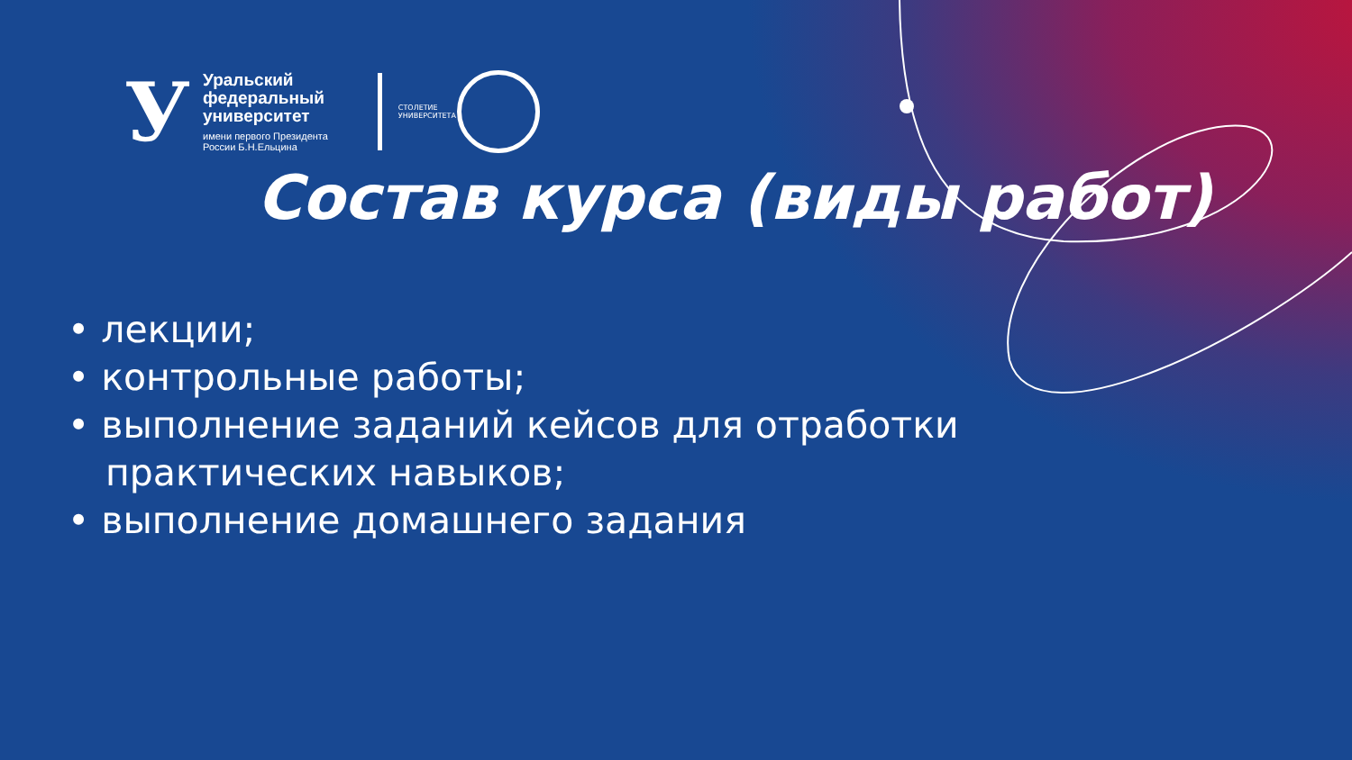У
Уральский
федеральный
университет
имени первого Президента
России Б.Н.Ельцина
СТОЛЕТИЕ УНИВЕРСИТЕТА
Состав курса (виды работ)
• лекции;
• контрольные работы;
• выполнение заданий кейсов для отработки практических навыков;
• выполнение домашнего задания